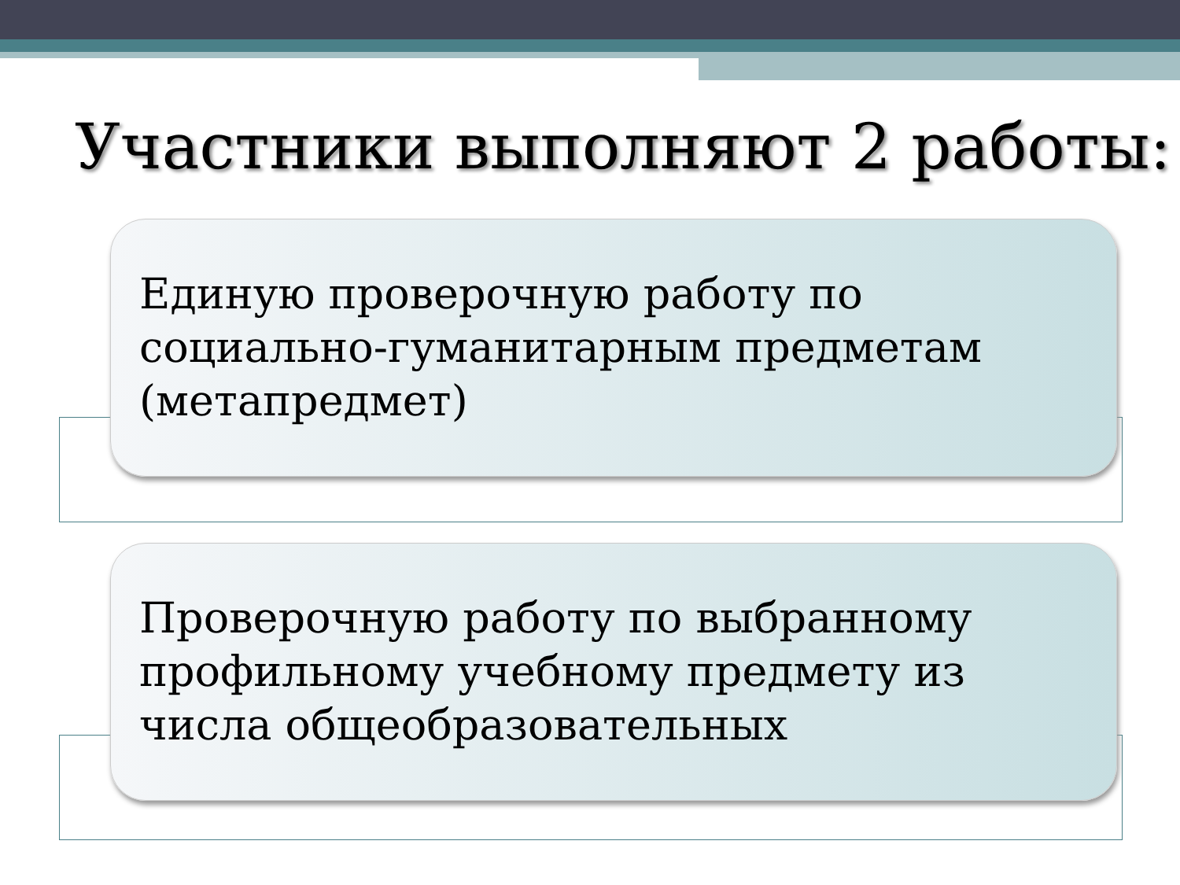Участники выполняют 2 работы:
Единую проверочную работу по социально-гуманитарным предметам (метапредмет)
Проверочную работу по выбранному профильному учебному предмету из числа общеобразовательных